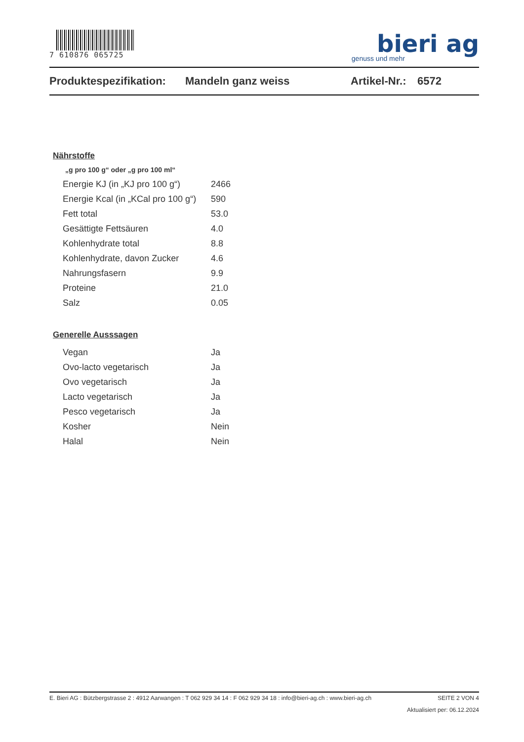7 610876 065725
bieri ag
genuss und mehr
Produktespezifikation: Mandeln ganz weiss Artikel-Nr.: 6572
Nährstoffe
„g pro 100 g“ oder „g pro 100 ml“
| Energie KJ (in „KJ pro 100 g“) | 2466 |
| Energie Kcal (in „KCal pro 100 g“) | 590 |
| Fett total | 53.0 |
| Gesättigte Fettsäuren | 4.0 |
| Kohlenhydrate total | 8.8 |
| Kohlenhydrate, davon Zucker | 4.6 |
| Nahrungsfasern | 9.9 |
| Proteine | 21.0 |
| Salz | 0.05 |
Generelle Ausssagen
| Vegan | Ja |
| Ovo-lacto vegetarisch | Ja |
| Ovo vegetarisch | Ja |
| Lacto vegetarisch | Ja |
| Pesco vegetarisch | Ja |
| Kosher | Nein |
| Halal | Nein |
E. Bieri AG : Bützbergstrasse 2 : 4912 Aarwangen : T 062 929 34 14 : F 062 929 34 18 : info@bieri-ag.ch : www.bieri-ag.ch SEITE 2 VON 4
Aktualisiert per: 06.12.2024